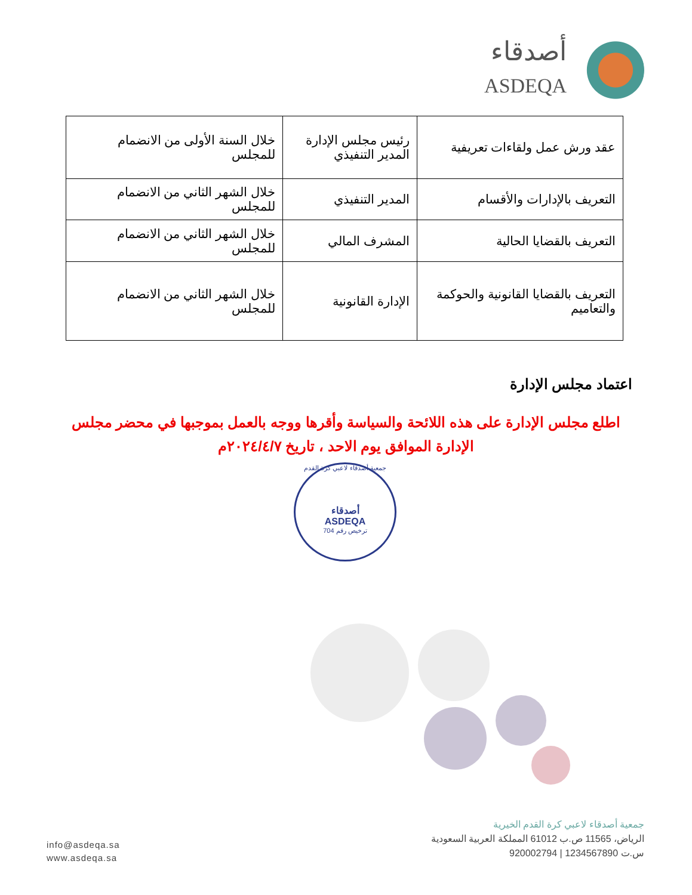أصدقاء
ASDEQA
| عقد ورش عمل ولقاءات تعريفية | رئيس مجلس الإدارة المدير التنفيذي | خلال السنة الأولى من الانضمام للمجلس |
| التعريف بالإدارات والأقسام | المدير التنفيذي | خلال الشهر الثاني من الانضمام للمجلس |
| التعريف بالقضايا الحالية | المشرف المالي | خلال الشهر الثاني من الانضمام للمجلس |
| التعريف بالقضايا القانونية والحوكمة والتعاميم | الإدارة القانونية | خلال الشهر الثاني من الانضمام للمجلس |
اعتماد مجلس الإدارة
اطلع مجلس الإدارة على هذه اللائحة والسياسة وأقرها ووجه بالعمل بموجبها في محضر مجلس الإدارة الموافق يوم الاحد ، تاريخ ٢٠٢٤/٤/٧م
جمعية أصدقاء لاعبي كرة القدم
أصدقاء
ASDEQA
ترخيص رقم 704
جمعية أصدقاء لاعبي كرة القدم الخيرية
الرياض، 11565 ص.ب 61012 المملكة العربية السعودية
س.ت 1234567890 | 920002794
info@asdeqa.sa
www.asdeqa.sa